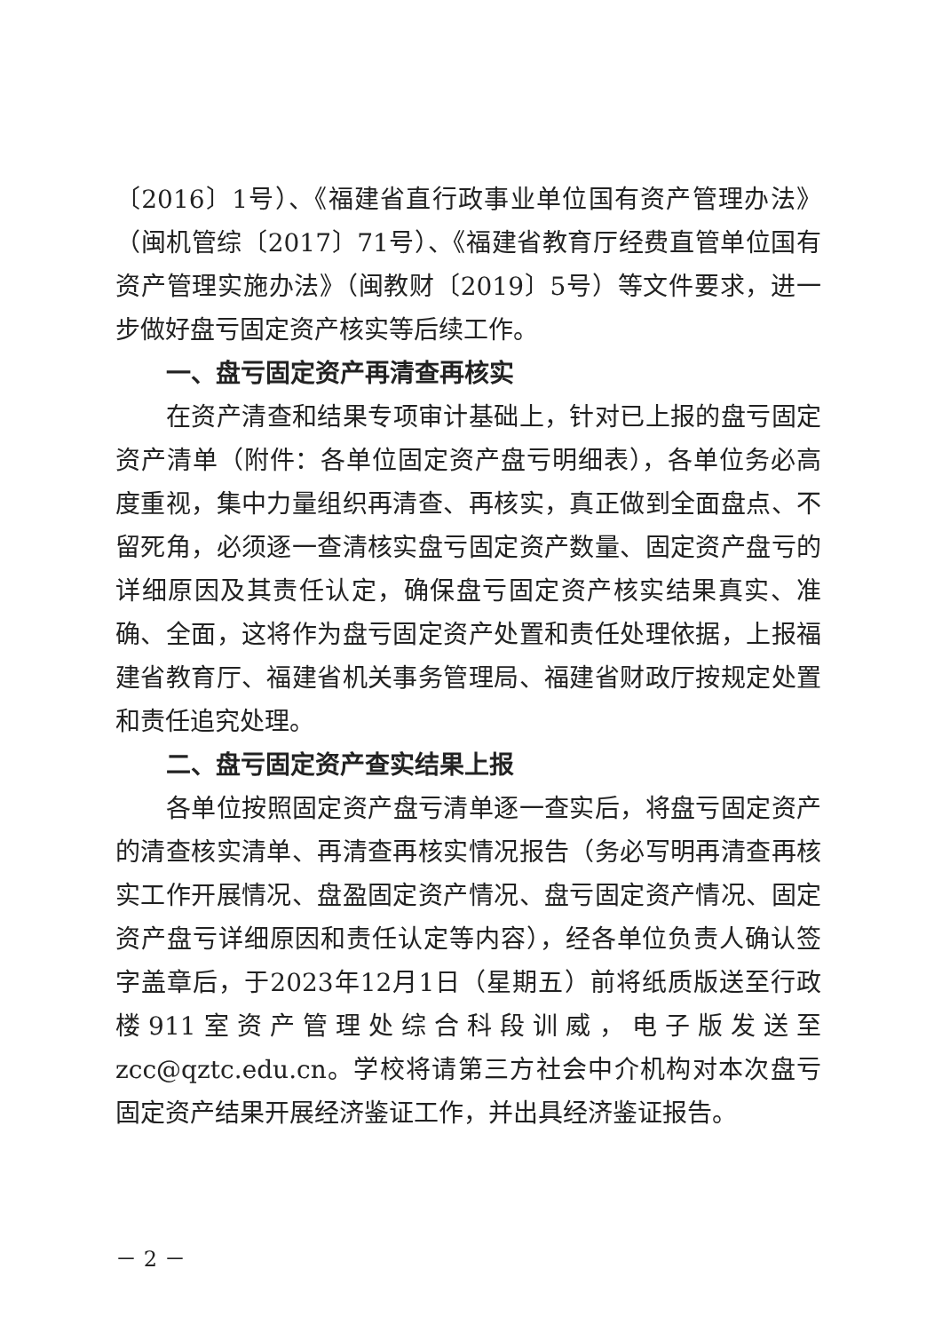〔2016〕1号）、《福建省直行政事业单位国有资产管理办法》（闽机管综〔2017〕71号）、《福建省教育厅经费直管单位国有资产管理实施办法》（闽教财〔2019〕5号）等文件要求，进一步做好盘亏固定资产核实等后续工作。
一、盘亏固定资产再清查再核实
在资产清查和结果专项审计基础上，针对已上报的盘亏固定资产清单（附件：各单位固定资产盘亏明细表），各单位务必高度重视，集中力量组织再清查、再核实，真正做到全面盘点、不留死角，必须逐一查清核实盘亏固定资产数量、固定资产盘亏的详细原因及其责任认定，确保盘亏固定资产核实结果真实、准确、全面，这将作为盘亏固定资产处置和责任处理依据，上报福建省教育厅、福建省机关事务管理局、福建省财政厅按规定处置和责任追究处理。
二、盘亏固定资产查实结果上报
各单位按照固定资产盘亏清单逐一查实后，将盘亏固定资产的清查核实清单、再清查再核实情况报告（务必写明再清查再核实工作开展情况、盘盈固定资产情况、盘亏固定资产情况、固定资产盘亏详细原因和责任认定等内容），经各单位负责人确认签字盖章后，于2023年12月1日（星期五）前将纸质版送至行政楼911室资产管理处综合科段训威，电子版发送至zcc@qztc.edu.cn。学校将请第三方社会中介机构对本次盘亏固定资产结果开展经济鉴证工作，并出具经济鉴证报告。
－ 2 －